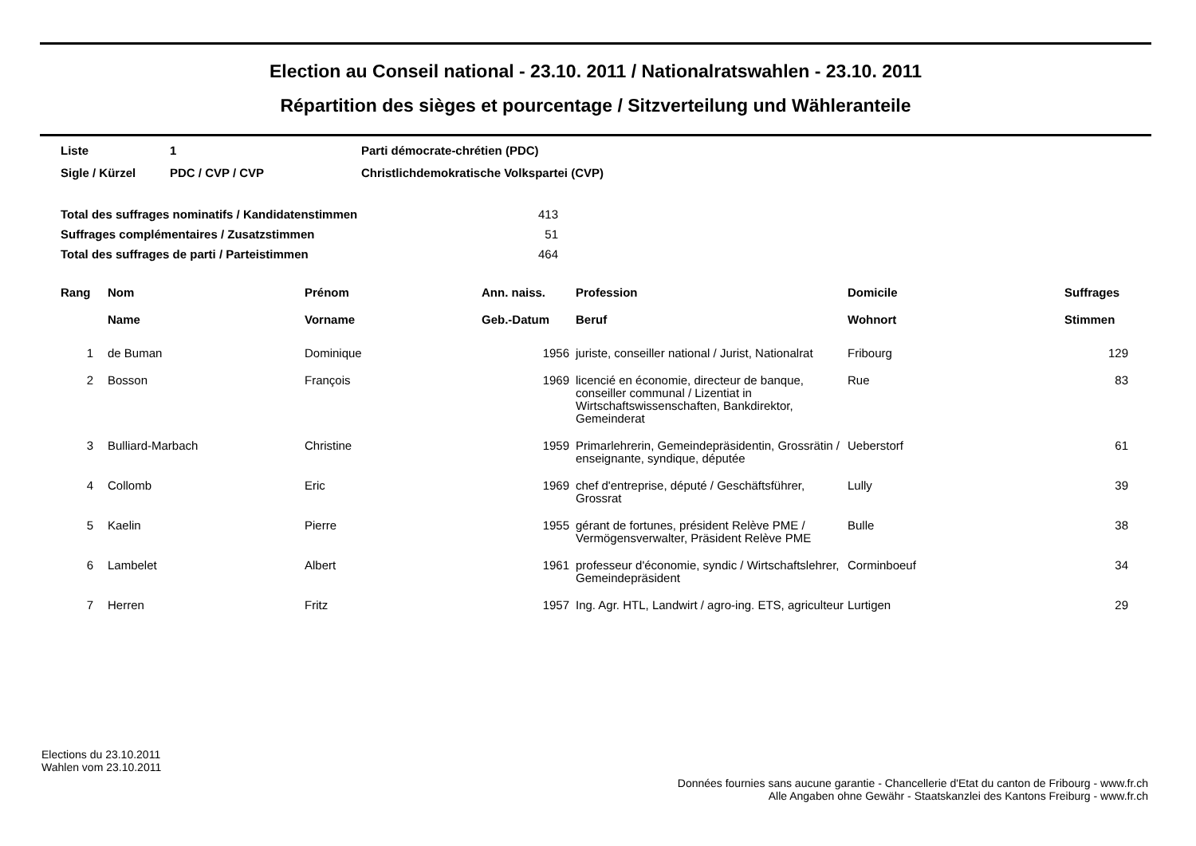Election au Conseil national - 23.10. 2011 / Nationalratswahlen - 23.10. 2011
Répartition des sièges et pourcentage / Sitzverteilung und Wähleranteile
| Liste | 1 | Parti démocrate-chrétien (PDC) |
| Sigle / Kürzel | PDC / CVP / CVP | Christlichdemokratische Volkspartei (CVP) |
| Total des suffrages nominatifs / Kandidatenstimmen | 413 |
| Suffrages complémentaires / Zusatzstimmen | 51 |
| Total des suffrages de parti / Parteistimmen | 464 |
| Rang | Nom Name | Prénom Vorname | Ann. naiss. Geb.-Datum | Profession Beruf | Domicile Wohnort | Suffrages Stimmen |
| --- | --- | --- | --- | --- | --- | --- |
| 1 | de Buman | Dominique | 1956 | juriste, conseiller national / Jurist, Nationalrat | Fribourg | 129 |
| 2 | Bosson | François | 1969 | licencié en économie, directeur de banque, conseiller communal / Lizentiat in Wirtschaftswissenschaften, Bankdirektor, Gemeinderat | Rue | 83 |
| 3 | Bulliard-Marbach | Christine | 1959 | Primarlehrerin, Gemeindepräsidentin, Grossrätin / enseignante, syndique, députée | Ueberstorf | 61 |
| 4 | Collomb | Eric | 1969 | chef d'entreprise, député / Geschäftsführer, Grossrat | Lully | 39 |
| 5 | Kaelin | Pierre | 1955 | gérant de fortunes, président Relève PME / Vermögensverwalter, Präsident Relève PME | Bulle | 38 |
| 6 | Lambelet | Albert | 1961 | professeur d'économie, syndic / Wirtschaftslehrer, Gemeindepräsident | Corminboeuf | 34 |
| 7 | Herren | Fritz | 1957 | Ing. Agr. HTL, Landwirt / agro-ing. ETS, agriculteur | Lurtigen | 29 |
Elections du 23.10.2011
Wahlen vom 23.10.2011
Données fournies sans aucune garantie - Chancellerie d'Etat du canton de Fribourg - www.fr.ch
Alle Angaben ohne Gewähr - Staatskanzlei des Kantons Freiburg - www.fr.ch